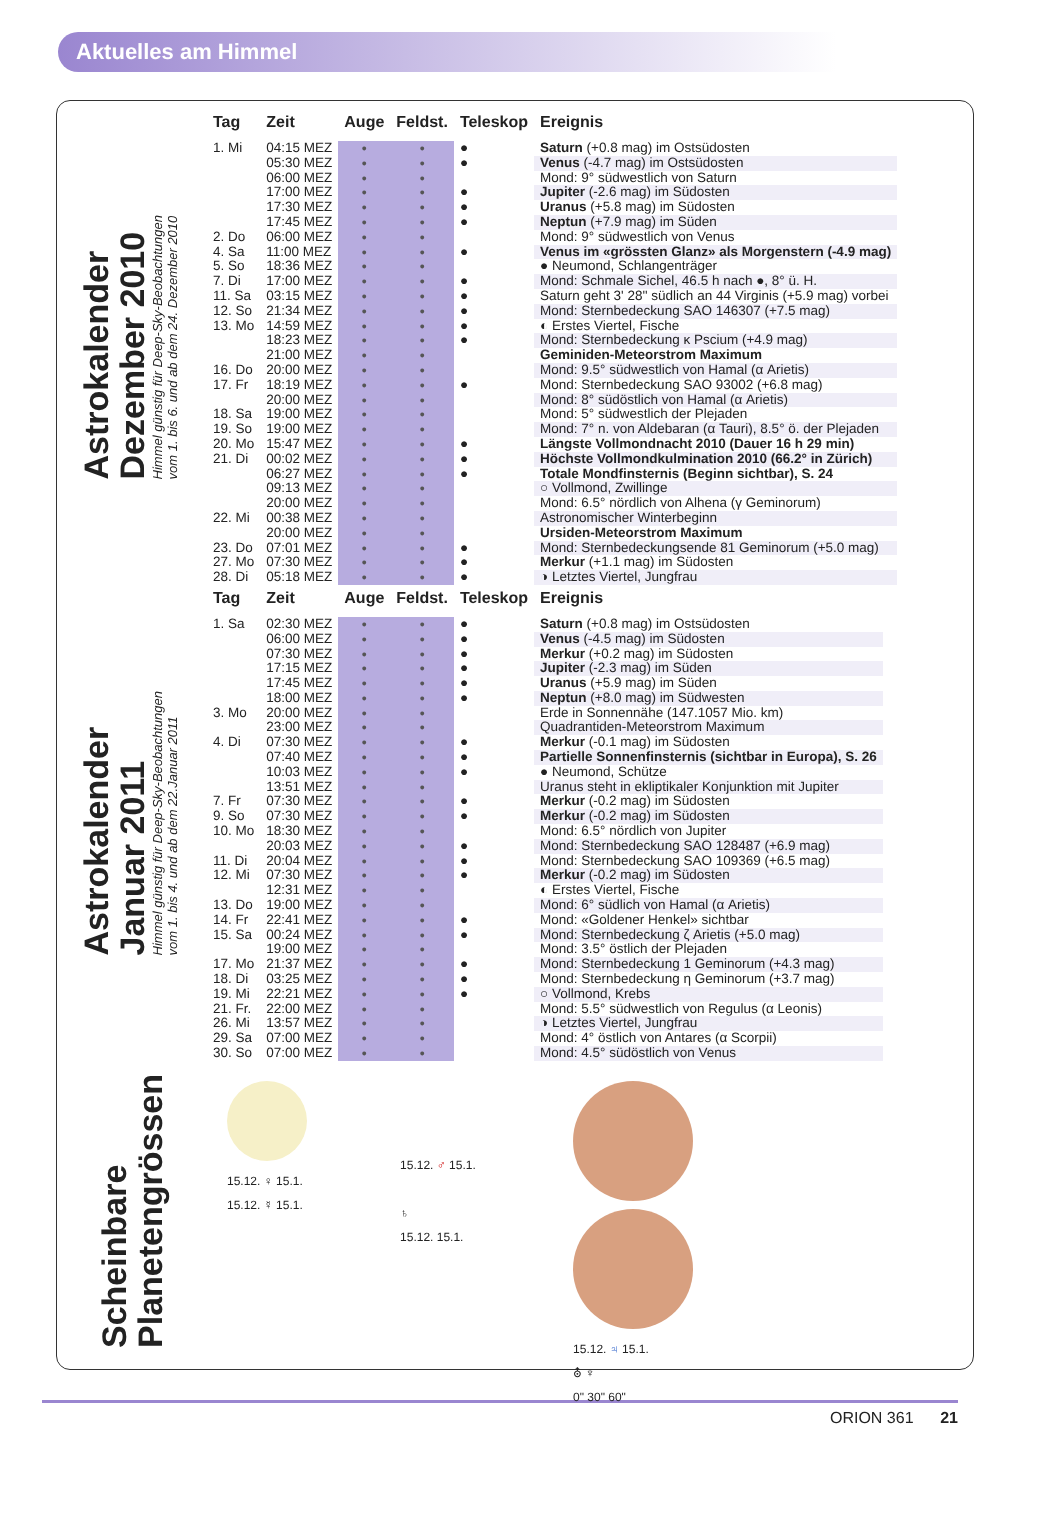Aktuelles am Himmel
Astrokalender
Dezember 2010
Himmel günstig für Deep-Sky-Beobachtungen
vom 1. bis 6. und ab dem 24. Dezember 2010
| Tag | Zeit | Auge | Feldst. | Teleskop | Ereignis |
| --- | --- | --- | --- | --- | --- |
| 1. Mi | 04:15 MEZ | ● | ● | ● | Saturn (+0.8 mag) im Ostsüdosten |
| | 05:30 MEZ | ● | ● | ● | Venus (-4.7 mag) im Ostsüdosten |
| | 06:00 MEZ | ● | ● | | Mond: 9° südwestlich von Saturn |
| | 17:00 MEZ | ● | ● | ● | Jupiter (-2.6 mag) im Südosten |
| | 17:30 MEZ | ● | ● | ● | Uranus (+5.8 mag) im Südosten |
| | 17:45 MEZ | ● | ● | ● | Neptun (+7.9 mag) im Süden |
| 2. Do | 06:00 MEZ | ● | ● | | Mond: 9° südwestlich von Venus |
| 4. Sa | 11:00 MEZ | ● | ● | ● | Venus im «grössten Glanz» als Morgenstern (-4.9 mag) |
| 5. So | 18:36 MEZ | ● | ● | | ● Neumond, Schlangenträger |
| 7. Di | 17:00 MEZ | ● | ● | ● | Mond: Schmale Sichel, 46.5 h nach ●, 8° ü. H. |
| 11. Sa | 03:15 MEZ | ● | ● | ● | Saturn geht 3' 28'' südlich an 44 Virginis (+5.9 mag) vorbei |
| 12. So | 21:34 MEZ | ● | ● | ● | Mond: Sternbedeckung SAO 146307 (+7.5 mag) |
| 13. Mo | 14:59 MEZ | ● | ● | ● | ◐ Erstes Viertel, Fische |
| | 18:23 MEZ | ● | ● | ● | Mond: Sternbedeckung κ Pscium (+4.9 mag) |
| | 21:00 MEZ | ● | ● | | Geminiden-Meteorstrom Maximum |
| 16. Do | 20:00 MEZ | ● | ● | | Mond: 9.5° südwestlich von Hamal (α Arietis) |
| 17. Fr | 18:19 MEZ | ● | ● | ● | Mond: Sternbedeckung SAO 93002 (+6.8 mag) |
| | 20:00 MEZ | ● | ● | | Mond: 8° südöstlich von Hamal (α Arietis) |
| 18. Sa | 19:00 MEZ | ● | ● | | Mond: 5° südwestlich der Plejaden |
| 19. So | 19:00 MEZ | ● | ● | | Mond: 7° n. von Aldebaran (α Tauri), 8.5° ö. der Plejaden |
| 20. Mo | 15:47 MEZ | ● | ● | ● | Längste Vollmondnacht 2010 (Dauer 16 h 29 min) |
| 21. Di | 00:02 MEZ | ● | ● | ● | Höchste Vollmondkulmination 2010 (66.2° in Zürich) |
| | 06:27 MEZ | ● | ● | ● | Totale Mondfinsternis (Beginn sichtbar), S. 24 |
| | 09:13 MEZ | ● | ● | | ○ Vollmond, Zwillinge |
| | 20:00 MEZ | ● | ● | | Mond: 6.5° nördlich von Alhena (γ Geminorum) |
| 22. Mi | 00:38 MEZ | ● | ● | | Astronomischer Winterbeginn |
| | 20:00 MEZ | ● | ● | | Ursiden-Meteorstrom Maximum |
| 23. Do | 07:01 MEZ | ● | ● | ● | Mond: Sternbedeckungsende 81 Geminorum (+5.0 mag) |
| 27. Mo | 07:30 MEZ | ● | ● | ● | Merkur (+1.1 mag) im Südosten |
| 28. Di | 05:18 MEZ | ● | ● | ● | ◑ Letztes Viertel, Jungfrau |
Astrokalender
Januar 2011
Himmel günstig für Deep-Sky-Beobachtungen
vom 1. bis 4. und ab dem 22.Januar 2011
| Tag | Zeit | Auge | Feldst. | Teleskop | Ereignis |
| --- | --- | --- | --- | --- | --- |
| 1. Sa | 02:30 MEZ | ● | ● | ● | Saturn (+0.8 mag) im Ostsüdosten |
| | 06:00 MEZ | ● | ● | ● | Venus (-4.5 mag) im Südosten |
| | 07:30 MEZ | ● | ● | ● | Merkur (+0.2 mag) im Südosten |
| | 17:15 MEZ | ● | ● | ● | Jupiter (-2.3 mag) im Süden |
| | 17:45 MEZ | ● | ● | ● | Uranus (+5.9 mag) im Süden |
| | 18:00 MEZ | ● | ● | ● | Neptun (+8.0 mag) im Südwesten |
| 3. Mo | 20:00 MEZ | ● | ● | | Erde in Sonnennähe (147.1057 Mio. km) |
| | 23:00 MEZ | ● | ● | | Quadrantiden-Meteorstrom Maximum |
| 4. Di | 07:30 MEZ | ● | ● | ● | Merkur (-0.1 mag) im Südosten |
| | 07:40 MEZ | ● | ● | ● | Partielle Sonnenfinsternis (sichtbar in Europa), S. 26 |
| | 10:03 MEZ | ● | ● | ● | ● Neumond, Schütze |
| | 13:51 MEZ | ● | ● | | Uranus steht in ekliptikaler Konjunktion mit Jupiter |
| 7. Fr | 07:30 MEZ | ● | ● | ● | Merkur (-0.2 mag) im Südosten |
| 9. So | 07:30 MEZ | ● | ● | ● | Merkur (-0.2 mag) im Südosten |
| 10. Mo | 18:30 MEZ | ● | ● | | Mond: 6.5° nördlich von Jupiter |
| | 20:03 MEZ | ● | ● | ● | Mond: Sternbedeckung SAO 128487 (+6.9 mag) |
| 11. Di | 20:04 MEZ | ● | ● | ● | Mond: Sternbedeckung SAO 109369 (+6.5 mag) |
| 12. Mi | 07:30 MEZ | ● | ● | ● | Merkur (-0.2 mag) im Südosten |
| | 12:31 MEZ | ● | ● | | ◐ Erstes Viertel, Fische |
| 13. Do | 19:00 MEZ | ● | ● | | Mond: 6° südlich von Hamal (α Arietis) |
| 14. Fr | 22:41 MEZ | ● | ● | ● | Mond: «Goldener Henkel» sichtbar |
| 15. Sa | 00:24 MEZ | ● | ● | ● | Mond: Sternbedeckung ζ Arietis (+5.0 mag) |
| | 19:00 MEZ | ● | ● | | Mond: 3.5° östlich der Plejaden |
| 17. Mo | 21:37 MEZ | ● | ● | ● | Mond: Sternbedeckung 1 Geminorum (+4.3 mag) |
| 18. Di | 03:25 MEZ | ● | ● | ● | Mond: Sternbedeckung η Geminorum (+3.7 mag) |
| 19. Mi | 22:21 MEZ | ● | ● | ● | ○ Vollmond, Krebs |
| 21. Fr. | 22:00 MEZ | ● | ● | | Mond: 5.5° südwestlich von Regulus (α Leonis) |
| 26. Mi | 13:57 MEZ | ● | ● | | ◑ Letztes Viertel, Jungfrau |
| 29. Sa | 07:00 MEZ | ● | ● | | Mond: 4° östlich von Antares (α Scorpii) |
| 30. So | 07:00 MEZ | ● | ● | | Mond: 4.5° südöstlich von Venus |
Scheinbare
Planetengrössen
15.12. ♀ 15.1.
15.12. ☿ 15.1.
15.12. ♂ 15.1.
♄
15.12. 15.1.
15.12. ♃ 15.1.
⛢ ♆
0" 30" 60"
ORION 361 21